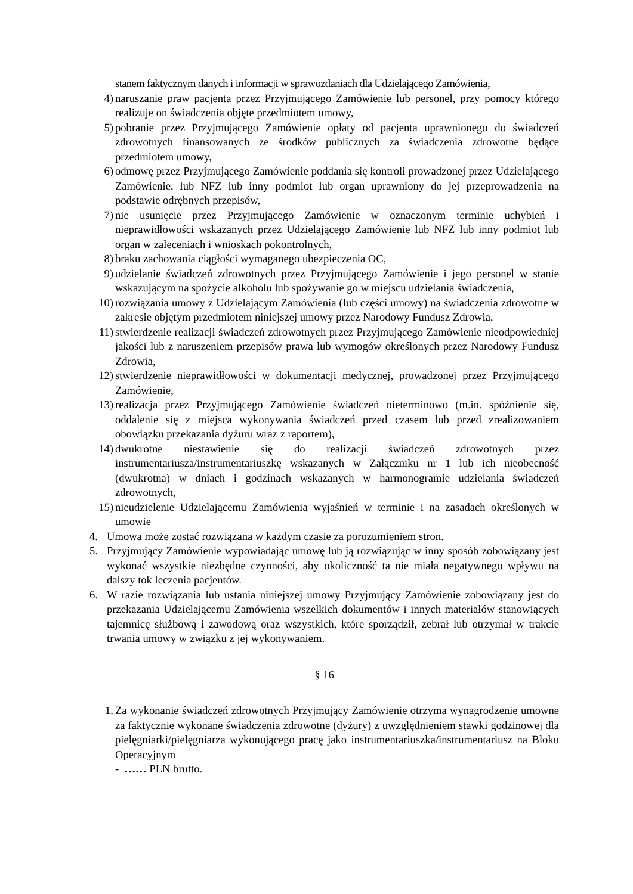stanem faktycznym danych i informacji w sprawozdaniach dla Udzielającego Zamówienia,
4) naruszanie praw pacjenta przez Przyjmującego Zamówienie lub personel, przy pomocy którego realizuje on świadczenia objęte przedmiotem umowy,
5) pobranie przez Przyjmującego Zamówienie opłaty od pacjenta uprawnionego do świadczeń zdrowotnych finansowanych ze środków publicznych za świadczenia zdrowotne będące przedmiotem umowy,
6) odmowę przez Przyjmującego Zamówienie poddania się kontroli prowadzonej przez Udzielającego Zamówienie, lub NFZ lub inny podmiot lub organ uprawniony do jej przeprowadzenia na podstawie odrębnych przepisów,
7) nie usunięcie przez Przyjmującego Zamówienie w oznaczonym terminie uchybień i nieprawidłowości wskazanych przez Udzielającego Zamówienie lub NFZ lub inny podmiot lub organ w zaleceniach i wnioskach pokontrolnych,
8) braku zachowania ciągłości wymaganego ubezpieczenia OC,
9) udzielanie świadczeń zdrowotnych przez Przyjmującego Zamówienie i jego personel w stanie wskazującym na spożycie alkoholu lub spożywanie go w miejscu udzielania świadczenia,
10) rozwiązania umowy z Udzielającym Zamówienia (lub części umowy) na świadczenia zdrowotne w zakresie objętym przedmiotem niniejszej umowy przez Narodowy Fundusz Zdrowia,
11) stwierdzenie realizacji świadczeń zdrowotnych przez Przyjmującego Zamówienie nieodpowiedniej jakości lub z naruszeniem przepisów prawa lub wymogów określonych przez Narodowy Fundusz Zdrowia,
12) stwierdzenie nieprawidłowości w dokumentacji medycznej, prowadzonej przez Przyjmującego Zamówienie,
13) realizacja przez Przyjmującego Zamówienie świadczeń nieterminowo (m.in. spóźnienie się, oddalenie się z miejsca wykonywania świadczeń przed czasem lub przed zrealizowaniem obowiązku przekazania dyżuru wraz z raportem),
14) dwukrotne niestawienie się do realizacji świadczeń zdrowotnych przez instrumentariusza/instrumentariuszkę wskazanych w Załączniku nr 1 lub ich nieobecność (dwukrotna) w dniach i godzinach wskazanych w harmonogramie udzielania świadczeń zdrowotnych,
15) nieudzielenie Udzielającemu Zamówienia wyjaśnień w terminie i na zasadach określonych w umowie
4. Umowa może zostać rozwiązana w każdym czasie za porozumieniem stron.
5. Przyjmujący Zamówienie wypowiadając umowę lub ją rozwiązując w inny sposób zobowiązany jest wykonać wszystkie niezbędne czynności, aby okoliczność ta nie miała negatywnego wpływu na dalszy tok leczenia pacjentów.
6. W razie rozwiązania lub ustania niniejszej umowy Przyjmujący Zamówienie zobowiązany jest do przekazania Udzielającemu Zamówienia wszelkich dokumentów i innych materiałów stanowiących tajemnicę służbową i zawodową oraz wszystkich, które sporządził, zebrał lub otrzymał w trakcie trwania umowy w związku z jej wykonywaniem.
§ 16
1. Za wykonanie świadczeń zdrowotnych Przyjmujący Zamówienie otrzyma wynagrodzenie umowne za faktycznie wykonane świadczenia zdrowotne (dyżury) z uwzględnieniem stawki godzinowej dla pielęgniarki/pielęgniarza wykonującego pracę jako instrumentariuszka/instrumentariusz na Bloku Operacyjnym
- …… PLN brutto.